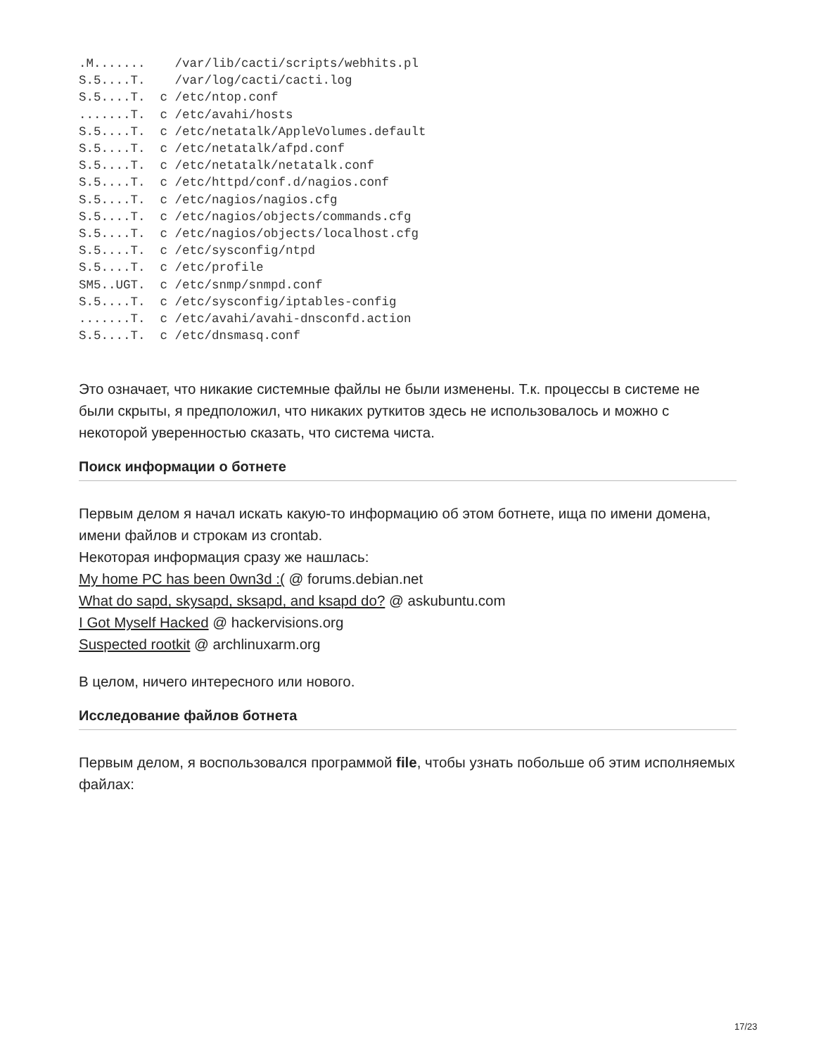.M.......    /var/lib/cacti/scripts/webhits.pl
S.5....T.    /var/log/cacti/cacti.log
S.5....T.  c /etc/ntop.conf
.......T.  c /etc/avahi/hosts
S.5....T.  c /etc/netatalk/AppleVolumes.default
S.5....T.  c /etc/netatalk/afpd.conf
S.5....T.  c /etc/netatalk/netatalk.conf
S.5....T.  c /etc/httpd/conf.d/nagios.conf
S.5....T.  c /etc/nagios/nagios.cfg
S.5....T.  c /etc/nagios/objects/commands.cfg
S.5....T.  c /etc/nagios/objects/localhost.cfg
S.5....T.  c /etc/sysconfig/ntpd
S.5....T.  c /etc/profile
SM5..UGT.  c /etc/snmp/snmpd.conf
S.5....T.  c /etc/sysconfig/iptables-config
.......T.  c /etc/avahi/avahi-dnsconfd.action
S.5....T.  c /etc/dnsmasq.conf
Это означает, что никакие системные файлы не были изменены. Т.к. процессы в системе не были скрыты, я предположил, что никаких руткитов здесь не использовалось и можно с некоторой уверенностью сказать, что система чиста.
Поиск информации о ботнете
Первым делом я начал искать какую-то информацию об этом ботнете, ища по имени домена, имени файлов и строкам из crontab.
Некоторая информация сразу же нашлась:
My home PC has been 0wn3d :( @ forums.debian.net
What do sapd, skysapd, sksapd, and ksapd do? @ askubuntu.com
I Got Myself Hacked @ hackervisions.org
Suspected rootkit @ archlinuxarm.org
В целом, ничего интересного или нового.
Исследование файлов ботнета
Первым делом, я воспользовался программой file, чтобы узнать побольше об этим исполняемых файлах:
17/23